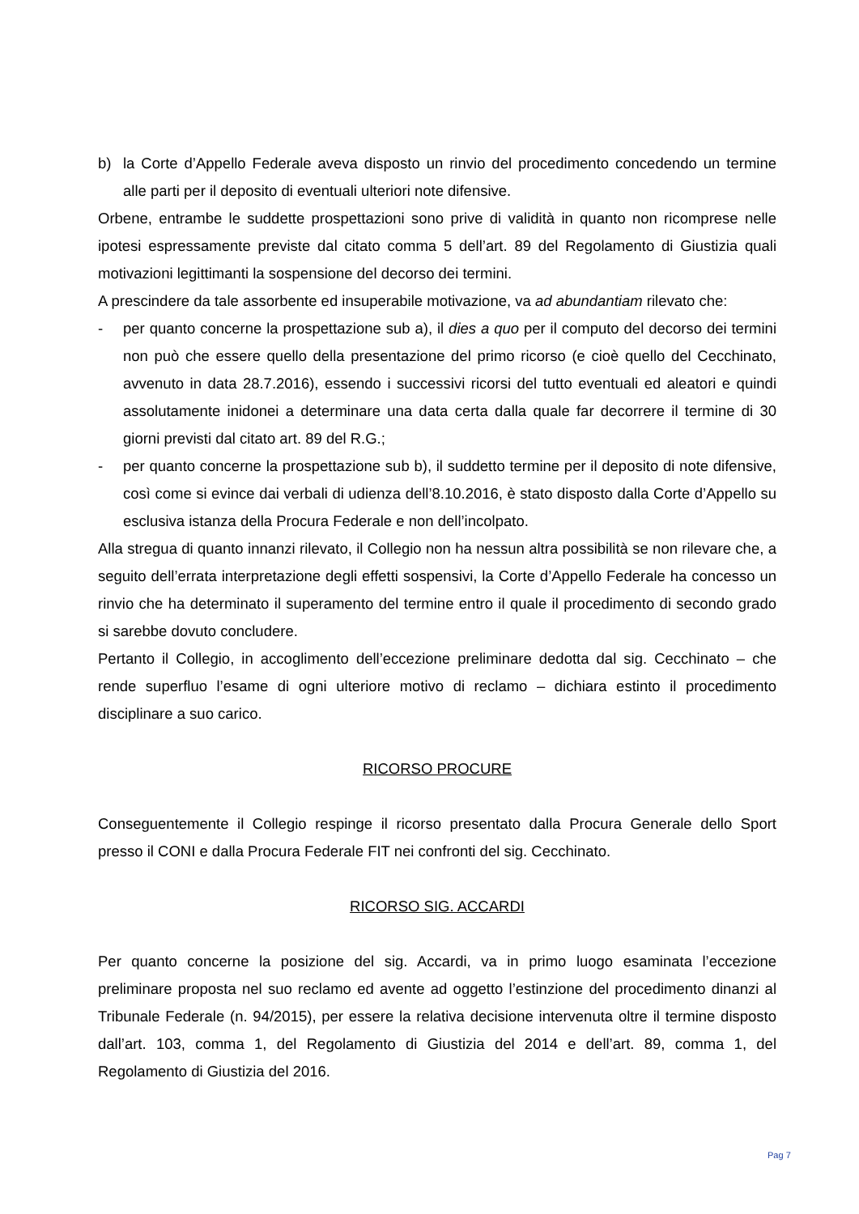b) la Corte d’Appello Federale aveva disposto un rinvio del procedimento concedendo un termine alle parti per il deposito di eventuali ulteriori note difensive.
Orbene, entrambe le suddette prospettazioni sono prive di validità in quanto non ricomprese nelle ipotesi espressamente previste dal citato comma 5 dell’art. 89 del Regolamento di Giustizia quali motivazioni legittimanti la sospensione del decorso dei termini.
A prescindere da tale assorbente ed insuperabile motivazione, va ad abundantiam rilevato che:
- per quanto concerne la prospettazione sub a), il dies a quo per il computo del decorso dei termini non può che essere quello della presentazione del primo ricorso (e cioè quello del Cecchinato, avvenuto in data 28.7.2016), essendo i successivi ricorsi del tutto eventuali ed aleatori e quindi assolutamente inidonei a determinare una data certa dalla quale far decorrere il termine di 30 giorni previsti dal citato art. 89 del R.G.;
- per quanto concerne la prospettazione sub b), il suddetto termine per il deposito di note difensive, così come si evince dai verbali di udienza dell’8.10.2016, è stato disposto dalla Corte d’Appello su esclusiva istanza della Procura Federale e non dell’incolpato.
Alla stregua di quanto innanzi rilevato, il Collegio non ha nessun altra possibilità se non rilevare che, a seguito dell’errata interpretazione degli effetti sospensivi, la Corte d’Appello Federale ha concesso un rinvio che ha determinato il superamento del termine entro il quale il procedimento di secondo grado si sarebbe dovuto concludere.
Pertanto il Collegio, in accoglimento dell’eccezione preliminare dedotta dal sig. Cecchinato – che rende superfluo l’esame di ogni ulteriore motivo di reclamo – dichiara estinto il procedimento disciplinare a suo carico.
RICORSO PROCURE
Conseguentemente il Collegio respinge il ricorso presentato dalla Procura Generale dello Sport presso il CONI e dalla Procura Federale FIT nei confronti del sig. Cecchinato.
RICORSO SIG. ACCARDI
Per quanto concerne la posizione del sig. Accardi, va in primo luogo esaminata l’eccezione preliminare proposta nel suo reclamo ed avente ad oggetto l’estinzione del procedimento dinanzi al Tribunale Federale (n. 94/2015), per essere la relativa decisione intervenuta oltre il termine disposto dall’art. 103, comma 1, del Regolamento di Giustizia del 2014 e dell’art. 89, comma 1, del Regolamento di Giustizia del 2016.
Pag 7